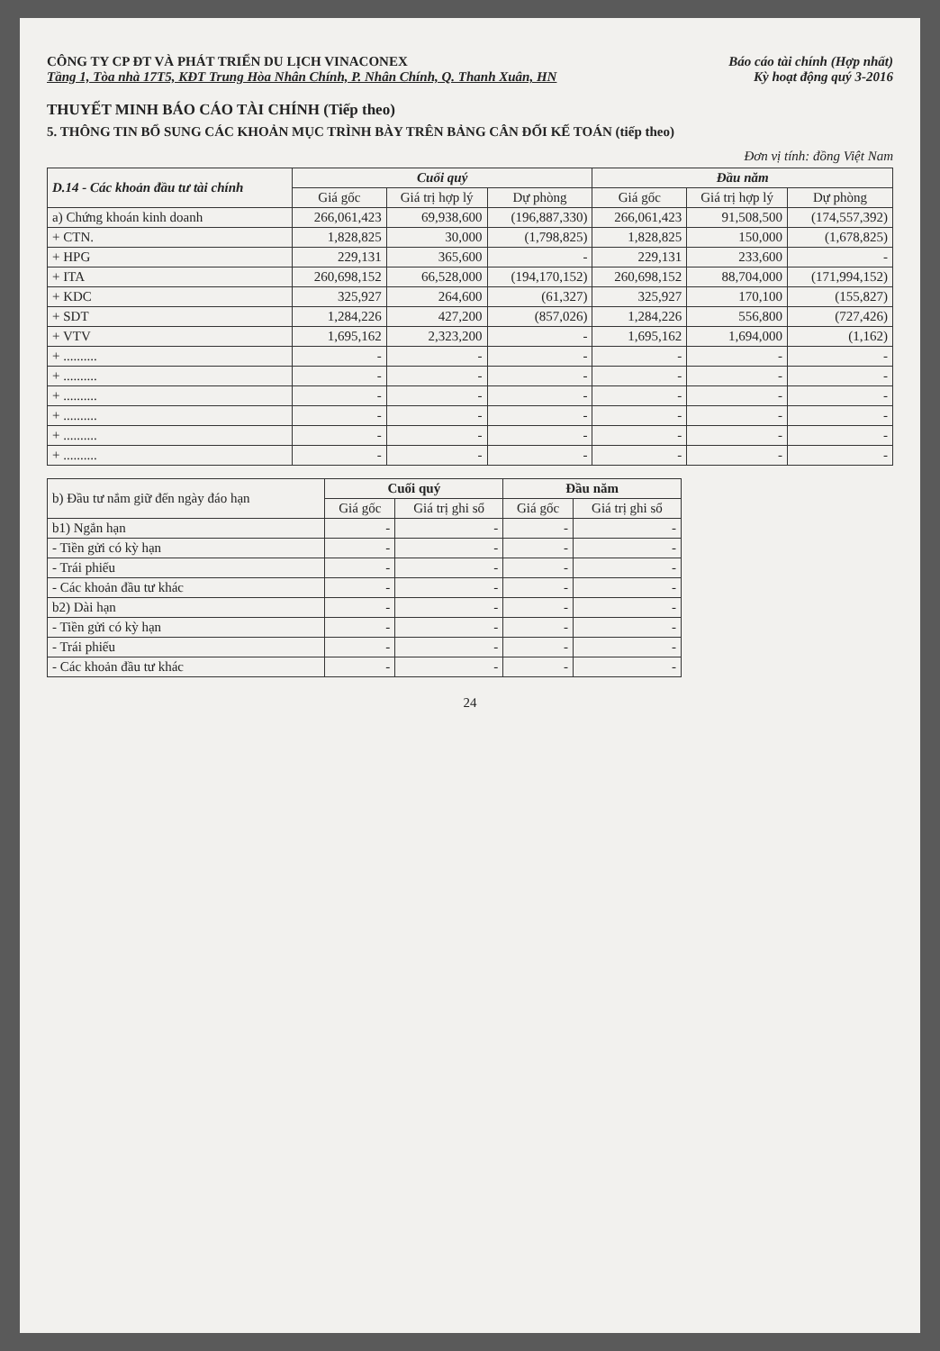CÔNG TY CP ĐT VÀ PHÁT TRIỂN DU LỊCH VINACONEX
Tầng 1, Tòa nhà 17T5, KĐT Trung Hòa Nhân Chính, P. Nhân Chính, Q. Thanh Xuân, HN
Báo cáo tài chính (Hợp nhất)
Kỳ hoạt động quý 3-2016
THUYẾT MINH BÁO CÁO TÀI CHÍNH (Tiếp theo)
5. THÔNG TIN BỔ SUNG CÁC KHOẢN MỤC TRÌNH BÀY TRÊN BẢNG CÂN ĐỐI KẾ TOÁN (tiếp theo)
Đơn vị tính: đồng Việt Nam
| D.14 - Các khoản đầu tư tài chính | Cuối quý | | | Đầu năm | | |
| --- | --- | --- | --- | --- | --- | --- |
| | Giá gốc | Giá trị hợp lý | Dự phòng | Giá gốc | Giá trị hợp lý | Dự phòng |
| a) Chứng khoán kinh doanh | 266,061,423 | 69,938,600 | (196,887,330) | 266,061,423 | 91,508,500 | (174,557,392) |
| + CTN. | 1,828,825 | 30,000 | (1,798,825) | 1,828,825 | 150,000 | (1,678,825) |
| + HPG | 229,131 | 365,600 | - | 229,131 | 233,600 | - |
| + ITA | 260,698,152 | 66,528,000 | (194,170,152) | 260,698,152 | 88,704,000 | (171,994,152) |
| + KDC | 325,927 | 264,600 | (61,327) | 325,927 | 170,100 | (155,827) |
| + SDT | 1,284,226 | 427,200 | (857,026) | 1,284,226 | 556,800 | (727,426) |
| + VTV | 1,695,162 | 2,323,200 | - | 1,695,162 | 1,694,000 | (1,162) |
| + .......... | - | - | - | - | - | - |
| + .......... | - | - | - | - | - | - |
| + .......... | - | - | - | - | - | - |
| + .......... | - | - | - | - | - | - |
| + .......... | - | - | - | - | - | - |
| + .......... | - | - | - | - | - | - |
| b) Đầu tư nắm giữ đến ngày đáo hạn | Cuối quý | | Đầu năm | |
| --- | --- | --- | --- | --- |
| | Giá gốc | Giá trị ghi sổ | Giá gốc | Giá trị ghi sổ |
| b1) Ngắn hạn | - | - | - | - |
| - Tiền gửi có kỳ hạn | - | - | - | - |
| - Trái phiếu | - | - | - | - |
| - Các khoản đầu tư khác | - | - | - | - |
| b2) Dài hạn | - | - | - | - |
| - Tiền gửi có kỳ hạn | - | - | - | - |
| - Trái phiếu | - | - | - | - |
| - Các khoản đầu tư khác | - | - | - | - |
24